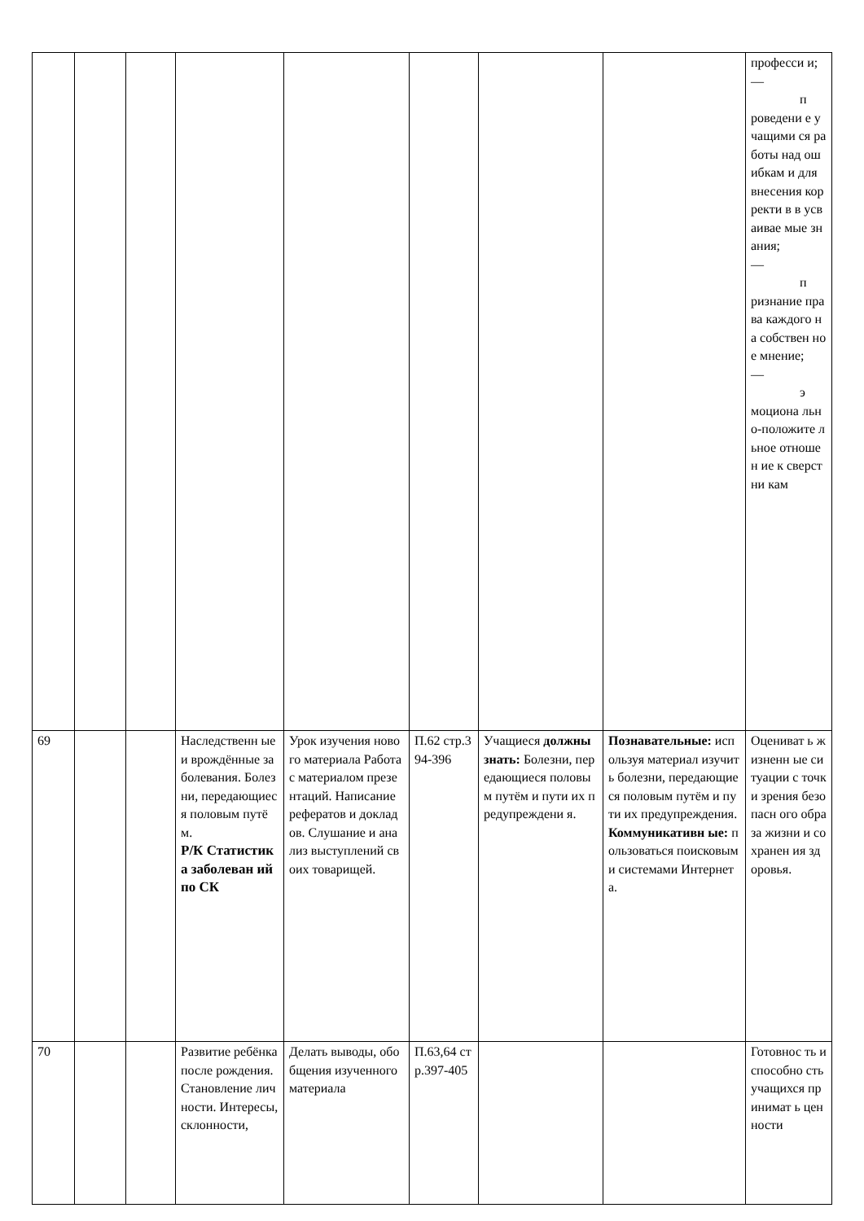| | | | | | | | | професси и; — п роведени е учащими ся работы над ошибкам и для внесения корректи в в усваивае мые знания; — п ризнание права каждого на собствен ное мнение; — э моциона льно-положите льное отношен ие к сверстни кам |
| 69 | | | Наследственн ые и врождённые заболевания. Болезни, передающиес я половым путём. Р/К Статистик а заболеван ий по СК | Урок изучения нового материала Работа с материалом презентаций. Написание рефератов и докладов. Слушание и анализ выступлений своих товарищей. | П.62 стр.394-396 | Учащиеся должны знать: Болезни, передающиеся половым путём и пути их предупреждени я. | Познавательные: используя материал изучить болезни, передающиеся половым путём и пути их предупреждения. Коммуникативн ые: пользоваться поисковыми системами Интернета. | Оцениват ь жизненн ые ситуации с точки зрения безопасн ого образа жизни и сохранен ия здоровья. |
| 70 | | | Развитие ребёнка после рождения. Становление личности. Интересы, склонности, | Делать выводы, обобщения изученного материала | П.63,64 стр.397-405 | | | Готовнос ть и способно сть учащихся принимат ь ценности |